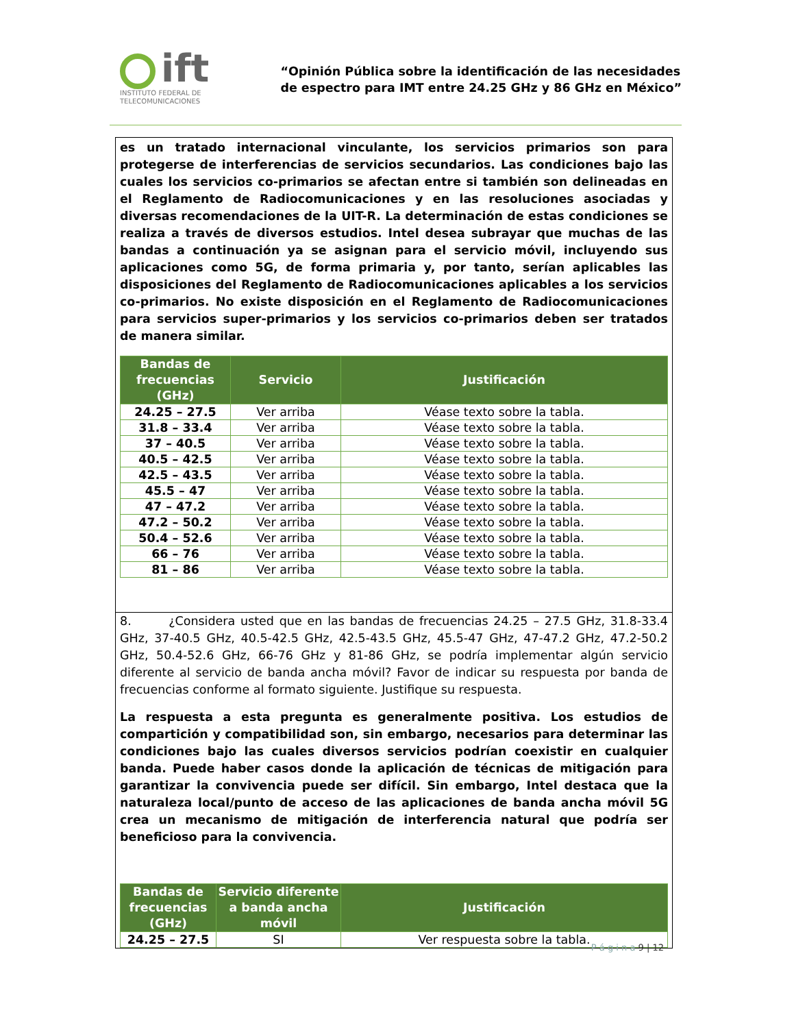ift
INSTITUTO FEDERAL DE
TELECOMUNICACIONES
“Opinión Pública sobre la identificación de las necesidades
de espectro para IMT entre 24.25 GHz y 86 GHz en México”
es un tratado internacional vinculante, los servicios primarios son para protegerse de interferencias de servicios secundarios. Las condiciones bajo las cuales los servicios co-primarios se afectan entre si también son delineadas en el Reglamento de Radiocomunicaciones y en las resoluciones asociadas y diversas recomendaciones de la UIT-R. La determinación de estas condiciones se realiza a través de diversos estudios. Intel desea subrayar que muchas de las bandas a continuación ya se asignan para el servicio móvil, incluyendo sus aplicaciones como 5G, de forma primaria y, por tanto, serían aplicables las disposiciones del Reglamento de Radiocomunicaciones aplicables a los servicios co-primarios. No existe disposición en el Reglamento de Radiocomunicaciones para servicios super-primarios y los servicios co-primarios deben ser tratados de manera similar.
| Bandas de frecuencias (GHz) | Servicio | Justificación |
| --- | --- | --- |
| 24.25 – 27.5 | Ver arriba | Véase texto sobre la tabla. |
| 31.8 – 33.4 | Ver arriba | Véase texto sobre la tabla. |
| 37 – 40.5 | Ver arriba | Véase texto sobre la tabla. |
| 40.5 – 42.5 | Ver arriba | Véase texto sobre la tabla. |
| 42.5 – 43.5 | Ver arriba | Véase texto sobre la tabla. |
| 45.5 – 47 | Ver arriba | Véase texto sobre la tabla. |
| 47 – 47.2 | Ver arriba | Véase texto sobre la tabla. |
| 47.2 – 50.2 | Ver arriba | Véase texto sobre la tabla. |
| 50.4 – 52.6 | Ver arriba | Véase texto sobre la tabla. |
| 66 – 76 | Ver arriba | Véase texto sobre la tabla. |
| 81 – 86 | Ver arriba | Véase texto sobre la tabla. |
8. ¿Considera usted que en las bandas de frecuencias 24.25 – 27.5 GHz, 31.8-33.4 GHz, 37-40.5 GHz, 40.5-42.5 GHz, 42.5-43.5 GHz, 45.5-47 GHz, 47-47.2 GHz, 47.2-50.2 GHz, 50.4-52.6 GHz, 66-76 GHz y 81-86 GHz, se podría implementar algún servicio diferente al servicio de banda ancha móvil? Favor de indicar su respuesta por banda de frecuencias conforme al formato siguiente. Justifique su respuesta.
La respuesta a esta pregunta es generalmente positiva. Los estudios de compartición y compatibilidad son, sin embargo, necesarios para determinar las condiciones bajo las cuales diversos servicios podrían coexistir en cualquier banda. Puede haber casos donde la aplicación de técnicas de mitigación para garantizar la convivencia puede ser difícil. Sin embargo, Intel destaca que la naturaleza local/punto de acceso de las aplicaciones de banda ancha móvil 5G crea un mecanismo de mitigación de interferencia natural que podría ser beneficioso para la convivencia.
| Bandas de frecuencias (GHz) | Servicio diferente a banda ancha móvil | Justificación |
| --- | --- | --- |
| 24.25 – 27.5 | SI | Ver respuesta sobre la tabla. |
P á g i n a 9 | 12